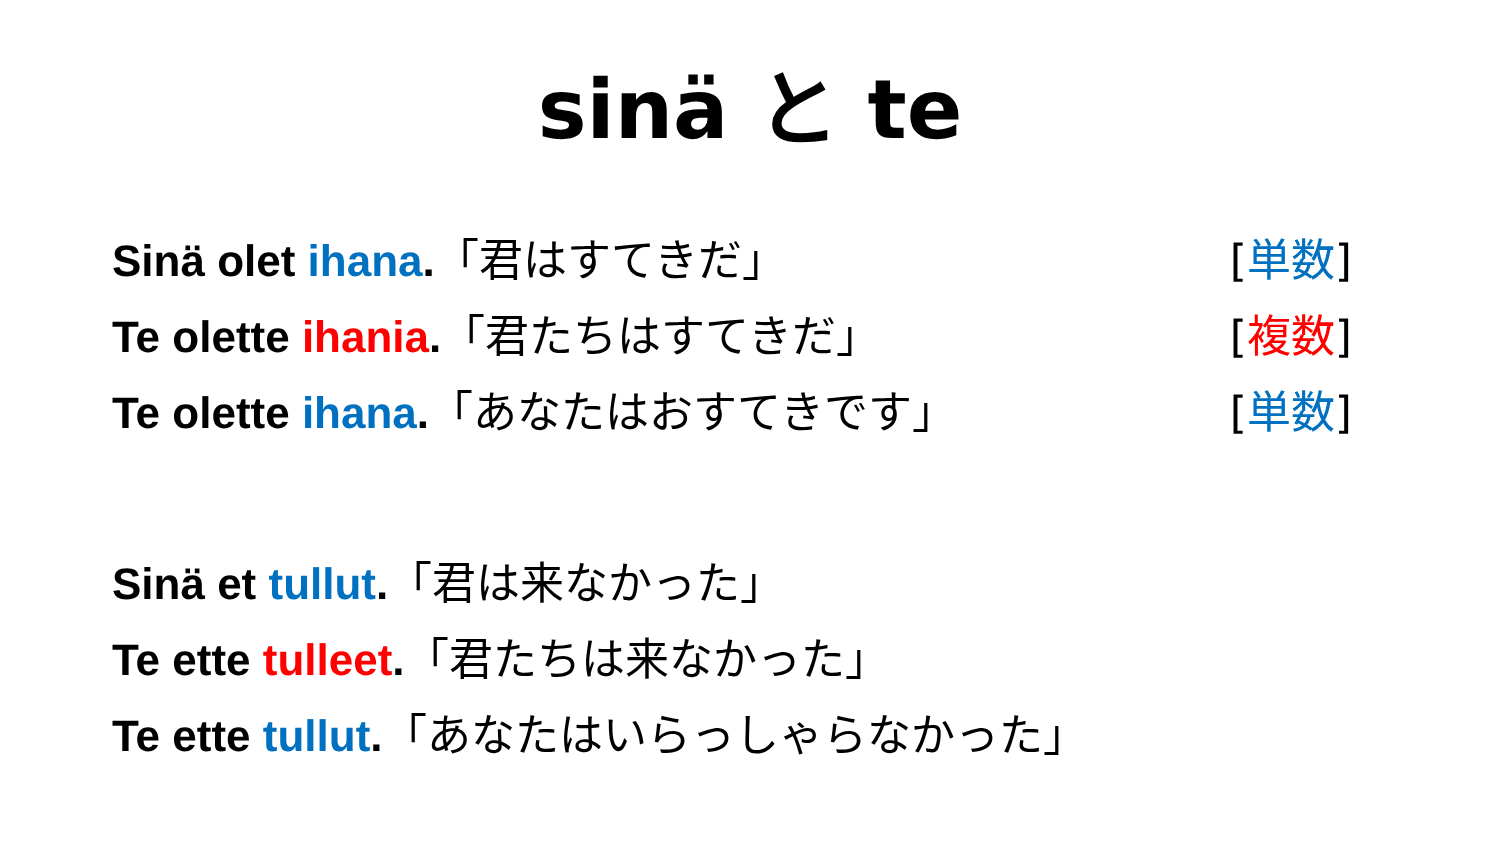sinä と te
Sinä olet ihana.「君はすてきだ」 [単数]
Te olette ihania.「君たちはすてきだ」 [複数]
Te olette ihana.「あなたはおすてきです」 [単数]
Sinä et tullut.「君は来なかった」
Te ette tulleet.「君たちは来なかった」
Te ette tullut.「あなたはいらっしゃらなかった」